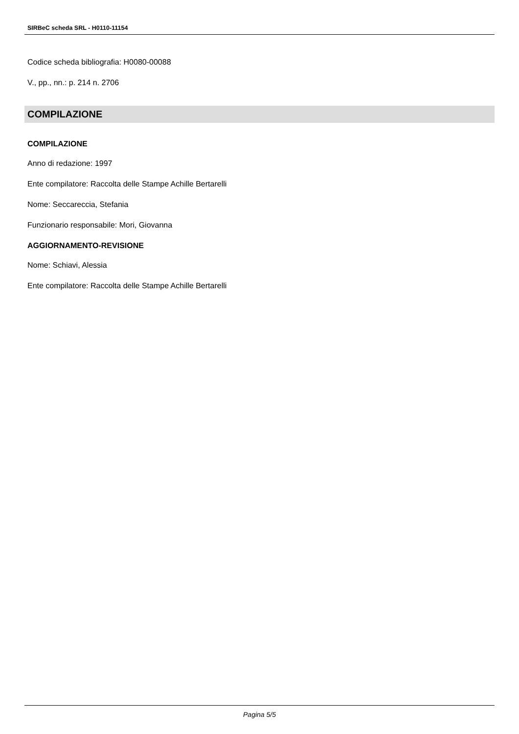SIRBeC scheda SRL - H0110-11154
Codice scheda bibliografia: H0080-00088
V., pp., nn.: p. 214 n. 2706
COMPILAZIONE
COMPILAZIONE
Anno di redazione: 1997
Ente compilatore: Raccolta delle Stampe Achille Bertarelli
Nome: Seccareccia, Stefania
Funzionario responsabile: Mori, Giovanna
AGGIORNAMENTO-REVISIONE
Nome: Schiavi, Alessia
Ente compilatore: Raccolta delle Stampe Achille Bertarelli
Pagina 5/5